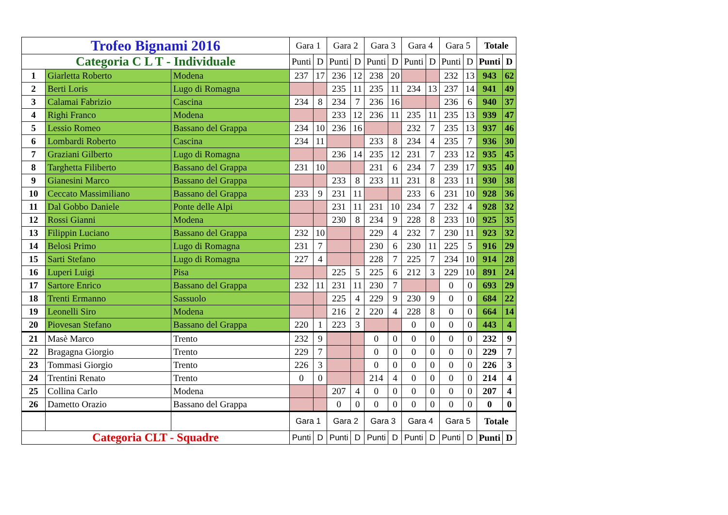| Trofeo Bignami 2016 | | | Gara 1 | | Gara 2 | | Gara 3 | | Gara 4 | | Gara 5 | | Totale | |
| Categoria C L T - Individuale | | | Punti | D | Punti | D | Punti | D | Punti | D | Punti | D | Punti | D |
| 1 | Giarletta Roberto | Modena | 237 | 17 | 236 | 12 | 238 | 20 | | | 232 | 13 | 943 | 62 |
| 2 | Berti Loris | Lugo di Romagna | | | 235 | 11 | 235 | 11 | 234 | 13 | 237 | 14 | 941 | 49 |
| 3 | Calamai Fabrizio | Cascina | 234 | 8 | 234 | 7 | 236 | 16 | | | 236 | 6 | 940 | 37 |
| 4 | Righi Franco | Modena | | | 233 | 12 | 236 | 11 | 235 | 11 | 235 | 13 | 939 | 47 |
| 5 | Lessio Romeo | Bassano del Grappa | 234 | 10 | 236 | 16 | | | 232 | 7 | 235 | 13 | 937 | 46 |
| 6 | Lombardi Roberto | Cascina | 234 | 11 | | | 233 | 8 | 234 | 4 | 235 | 7 | 936 | 30 |
| 7 | Graziani Gilberto | Lugo di Romagna | | | 236 | 14 | 235 | 12 | 231 | 7 | 233 | 12 | 935 | 45 |
| 8 | Targhetta Filiberto | Bassano del Grappa | 231 | 10 | | | 231 | 6 | 234 | 7 | 239 | 17 | 935 | 40 |
| 9 | Gianesini Marco | Bassano del Grappa | | | 233 | 8 | 233 | 11 | 231 | 8 | 233 | 11 | 930 | 38 |
| 10 | Ceccato Massimiliano | Bassano del Grappa | 233 | 9 | 231 | 11 | | | 233 | 6 | 231 | 10 | 928 | 36 |
| 11 | Dal Gobbo Daniele | Ponte delle Alpi | | | 231 | 11 | 231 | 10 | 234 | 7 | 232 | 4 | 928 | 32 |
| 12 | Rossi Gianni | Modena | | | 230 | 8 | 234 | 9 | 228 | 8 | 233 | 10 | 925 | 35 |
| 13 | Filippin Luciano | Bassano del Grappa | 232 | 10 | | | 229 | 4 | 232 | 7 | 230 | 11 | 923 | 32 |
| 14 | Belosi Primo | Lugo di Romagna | 231 | 7 | | | 230 | 6 | 230 | 11 | 225 | 5 | 916 | 29 |
| 15 | Sarti Stefano | Lugo di Romagna | 227 | 4 | | | 228 | 7 | 225 | 7 | 234 | 10 | 914 | 28 |
| 16 | Luperi Luigi | Pisa | | | 225 | 5 | 225 | 6 | 212 | 3 | 229 | 10 | 891 | 24 |
| 17 | Sartore Enrico | Bassano del Grappa | 232 | 11 | 231 | 11 | 230 | 7 | | | 0 | 0 | 693 | 29 |
| 18 | Trenti Ermanno | Sassuolo | | | 225 | 4 | 229 | 9 | 230 | 9 | 0 | 0 | 684 | 22 |
| 19 | Leonelli Siro | Modena | | | 216 | 2 | 220 | 4 | 228 | 8 | 0 | 0 | 664 | 14 |
| 20 | Piovesan Stefano | Bassano del Grappa | 220 | 1 | 223 | 3 | | | 0 | 0 | 0 | 0 | 443 | 4 |
| 21 | Masè Marco | Trento | 232 | 9 | | | 0 | 0 | 0 | 0 | 0 | 0 | 232 | 9 |
| 22 | Bragagna Giorgio | Trento | 229 | 7 | | | 0 | 0 | 0 | 0 | 0 | 0 | 229 | 7 |
| 23 | Tommasi Giorgio | Trento | 226 | 3 | | | 0 | 0 | 0 | 0 | 0 | 0 | 226 | 3 |
| 24 | Trentini Renato | Trento | 0 | 0 | | | 214 | 4 | 0 | 0 | 0 | 0 | 214 | 4 |
| 25 | Collina Carlo | Modena | | | 207 | 4 | 0 | 0 | 0 | 0 | 0 | 0 | 207 | 4 |
| 26 | Dametto Orazio | Bassano del Grappa | | | 0 | 0 | 0 | 0 | 0 | 0 | 0 | 0 | 0 | 0 |
| | | | Gara 1 | | Gara 2 | | Gara 3 | | Gara 4 | | Gara 5 | | Totale | |
| Categoria CLT - Squadre | | | Punti | D | Punti | D | Punti | D | Punti | D | Punti | D | Punti | D |